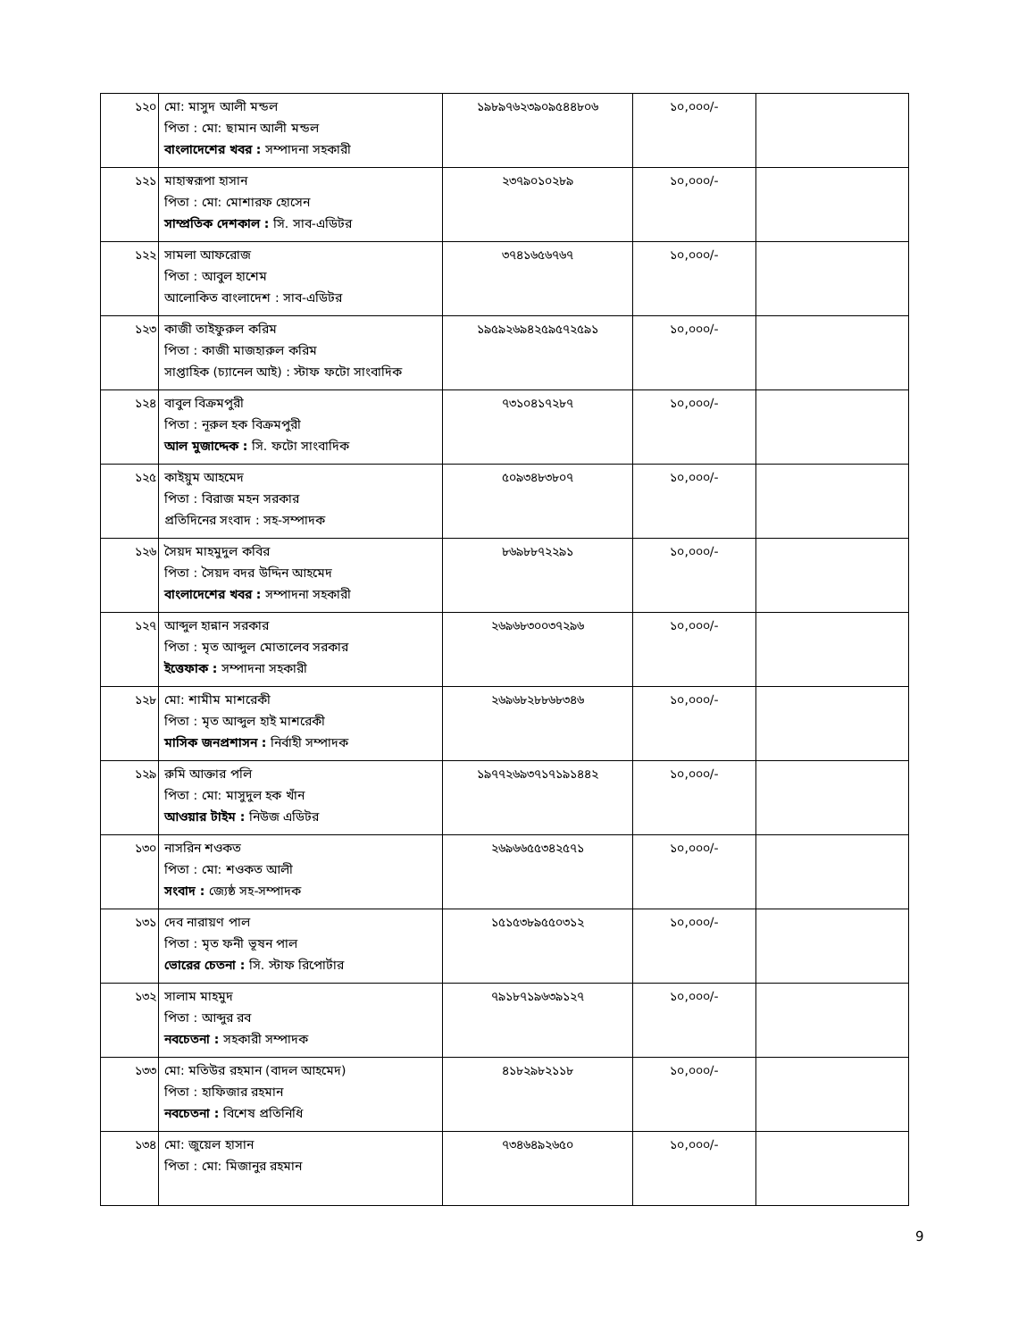| ১২০ | মো: মাসুদ আলী মন্ডল পিতা : মো: ছামান আলী মন্ডল বাংলাদেশের খবর : সম্পাদনা সহকারী | ১৯৮৯৭৬২৩৯০৯৫৪৪৮০৬ | ১০,০০০/- | |
| ১২১ | মাহাস্বরূপা হাসান পিতা : মো: মোশারফ হোসেন সাম্প্রতিক দেশকাল : সি. সাব-এডিটর | ২৩৭৯০১০২৮৯ | ১০,০০০/- | |
| ১২২ | সামলা আফরোজ পিতা : আবুল হাশেম আলোকিত বাংলাদেশ : সাব-এডিটর | ৩৭৪১৬৫৬৭৬৭ | ১০,০০০/- | |
| ১২৩ | কাজী তাইফুরুল করিম পিতা : কাজী মাজহারুল করিম সাপ্তাহিক (চ্যানেল আই) : স্টাফ ফটো সাংবাদিক | ১৯৫৯২৬৯৪২৫৯৫৭২৫৯১ | ১০,০০০/- | |
| ১২৪ | বাবুল বিক্রমপুরী পিতা : নূরুল হক বিক্রমপুরী আল মুজাদ্দেক : সি. ফটো সাংবাদিক | ৭৩১০৪১৭২৮৭ | ১০,০০০/- | |
| ১২৫ | কাইয়ুম আহমেদ পিতা : বিরাজ মহন সরকার প্রতিদিনের সংবাদ : সহ-সম্পাদক | ৫০৯৩৪৮৩৮০৭ | ১০,০০০/- | |
| ১২৬ | সৈয়দ মাহমুদুল কবির পিতা : সৈয়দ বদর উদ্দিন আহমেদ বাংলাদেশের খবর : সম্পাদনা সহকারী | ৮৬৯৮৮৭২২৯১ | ১০,০০০/- | |
| ১২৭ | আব্দুল হান্নান সরকার পিতা : মৃত আব্দুল মোতালেব সরকার ইত্তেফাক : সম্পাদনা সহকারী | ২৬৯৬৮৩০০৩৭২৯৬ | ১০,০০০/- | |
| ১২৮ | মো: শামীম মাশরেকী পিতা : মৃত আব্দুল হাই মাশরেকী মাসিক জনপ্রশাসন : নির্বাহী সম্পাদক | ২৬৯৬৮২৮৮৬৮৩৪৬ | ১০,০০০/- | |
| ১২৯ | রুমি আক্তার পলি পিতা : মো: মাসুদুল হক খাঁন আওয়ার টাইম : নিউজ এডিটর | ১৯৭৭২৬৯৩৭১৭১৯১৪৪২ | ১০,০০০/- | |
| ১৩০ | নাসরিন শওকত পিতা : মো: শওকত আলী সংবাদ : জ্যেষ্ঠ সহ-সম্পাদক | ২৬৯৬৬৫৫৩৪২৫৭১ | ১০,০০০/- | |
| ১৩১ | দেব নারায়ণ পাল পিতা : মৃত ফনী ভূষন পাল ভোরের চেতনা : সি. স্টাফ রিপোর্টার | ১৫১৫৩৮৯৫৫০৩১২ | ১০,০০০/- | |
| ১৩২ | সালাম মাহমুদ পিতা : আব্দুর রব নবচেতনা : সহকারী সম্পাদক | ৭৯১৮৭১৯৬৩৯১২৭ | ১০,০০০/- | |
| ১৩৩ | মো: মতিউর রহমান (বাদল আহমেদ) পিতা : হাফিজার রহমান নবচেতনা : বিশেষ প্রতিনিধি | ৪১৮২৯৮২১১৮ | ১০,০০০/- | |
| ১৩৪ | মো: জুয়েল হাসান পিতা : মো: মিজানুর রহমান | ৭৩৪৬৪৯২৬৫০ | ১০,০০০/- | |
9